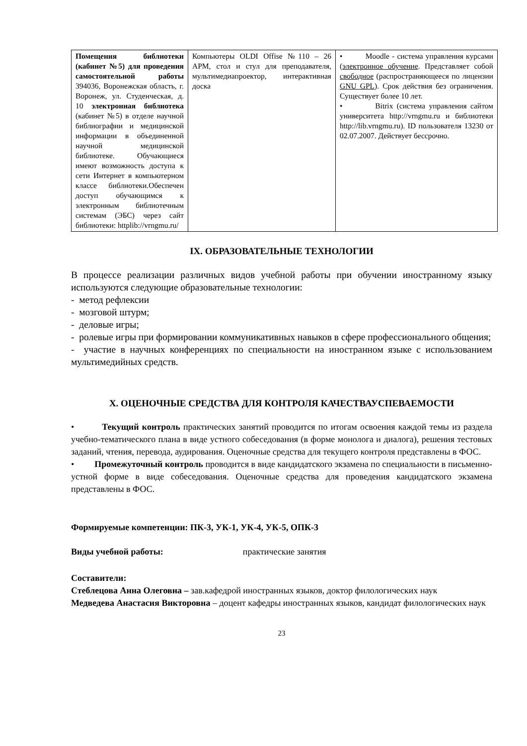| Помещения библиотеки (кабинет №5) для проведения самостоятельной работы 394036, Воронежская область, г. Воронеж, ул. Студенческая, д. 10 электронная библиотека (кабинет №5) в отделе научной библиографии и медицинской информации в объединенной научной медицинской библиотеке. Обучающиеся имеют возможность доступа к сети Интернет в компьютерном классе библиотеки.Обеспечен доступ обучающимся к электронным библиотечным системам (ЭБС) через сайт библиотеки: httplib://vrngmu.ru/ | Компьютеры OLDI Offise №110 – 26 АРМ, стол и стул для преподавателя, мультимедиапроектор, интерактивная доска | • Moodle - система управления курсами ( электронное обучение . Представляет собой свободное (распространяющееся по лицензии GNU GPL ). Срок действия без ограничения. Существует более 10 лет. • Bitrix (система управления сайтом университета http://vrngmu.ru и библиотеки http://lib.vrngmu.ru). ID пользователя 13230 от 02.07.2007. Действует бессрочно. |
IX. ОБРАЗОВАТЕЛЬНЫЕ ТЕХНОЛОГИИ
В процессе реализации различных видов учебной работы при обучении иностранному языку используются следующие образовательные технологии:
- метод рефлексии
- мозговой штурм;
- деловые игры;
- ролевые игры при формировании коммуникативных навыков в сфере профессионального общения;
- участие в научных конференциях по специальности на иностранном языке с использованием мультимедийных средств.
X. ОЦЕНОЧНЫЕ СРЕДСТВА ДЛЯ КОНТРОЛЯ КАЧЕСТВАУСПЕВАЕМОСТИ
• Текущий контроль практических занятий проводится по итогам освоения каждой темы из раздела учебно-тематического плана в виде устного собеседования (в форме монолога и диалога), решения тестовых заданий, чтения, перевода, аудирования. Оценочные средства для текущего контроля представлены в ФОС.
• Промежуточный контроль проводится в виде кандидатского экзамена по специальности в письменно-устной форме в виде собеседования. Оценочные средства для проведения кандидатского экзамена представлены в ФОС.
Формируемые компетенции: ПК-3, УК-1, УК-4, УК-5, ОПК-3
Виды учебной работы: практические занятия
Составители:
Стеблецова Анна Олеговна – зав.кафедрой иностранных языков, доктор филологических наук
Медведева Анастасия Викторовна – доцент кафедры иностранных языков, кандидат филологических наук
23